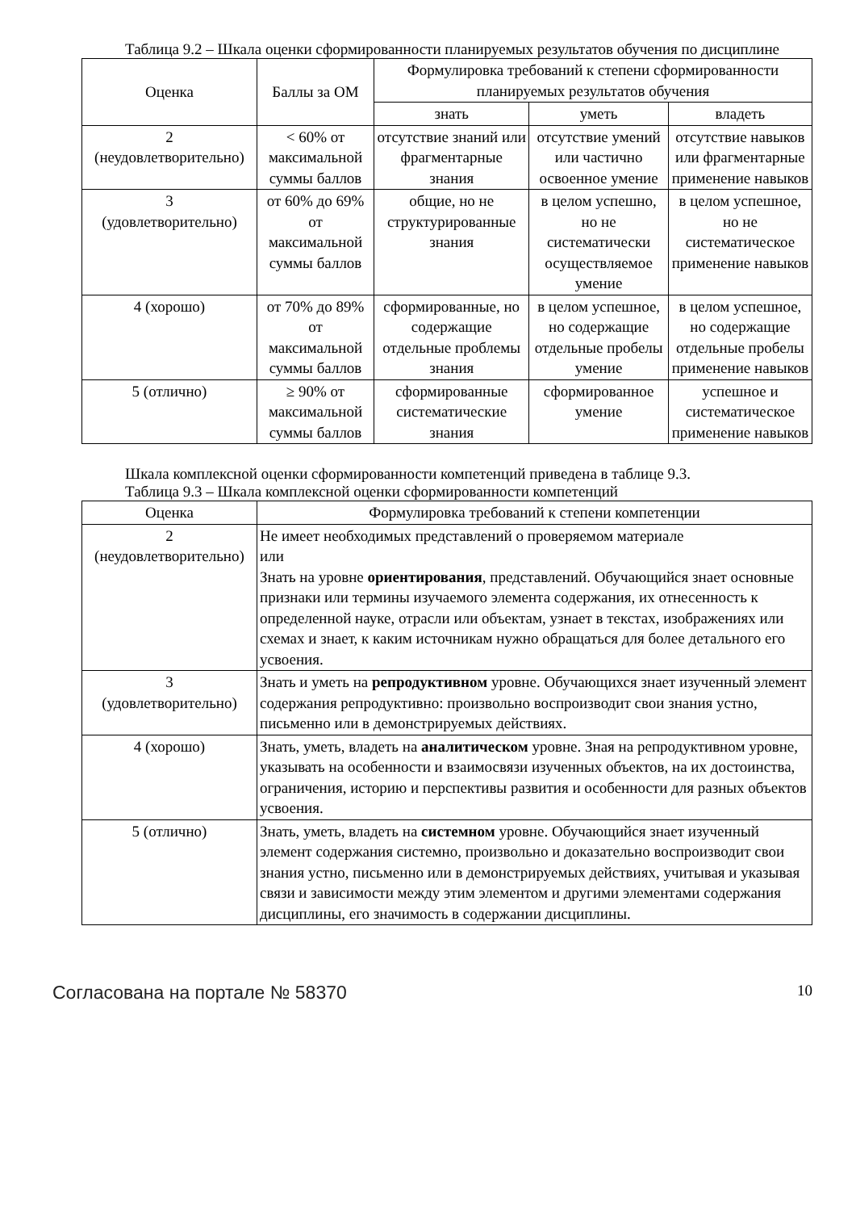Таблица 9.2 – Шкала оценки сформированности планируемых результатов обучения по дисциплине
| Оценка | Баллы за ОМ | Формулировка требований к степени сформированности планируемых результатов обучения | | |
| --- | --- | --- | --- | --- |
| | | знать | уметь | владеть |
| 2 (неудовлетворительно) | < 60% от максимальной суммы баллов | отсутствие знаний или фрагментарные знания | отсутствие умений или частично освоенное умение | отсутствие навыков или фрагментарные применение навыков |
| 3 (удовлетворительно) | от 60% до 69% от максимальной суммы баллов | общие, но не структурированные знания | в целом успешно, но не систематически осуществляемое умение | в целом успешное, но не систематическое применение навыков |
| 4 (хорошо) | от 70% до 89% от максимальной суммы баллов | сформированные, но содержащие отдельные проблемы знания | в целом успешное, но содержащие отдельные пробелы умение | в целом успешное, но содержащие отдельные пробелы применение навыков |
| 5 (отлично) | ≥ 90% от максимальной суммы баллов | сформированные систематические знания | сформированное умение | успешное и систематическое применение навыков |
Шкала комплексной оценки сформированности компетенций приведена в таблице 9.3.
Таблица 9.3 – Шкала комплексной оценки сформированности компетенций
| Оценка | Формулировка требований к степени компетенции |
| --- | --- |
| 2 (неудовлетворительно) | Не имеет необходимых представлений о проверяемом материале или Знать на уровне ориентирования , представлений. Обучающийся знает основные признаки или термины изучаемого элемента содержания, их отнесенность к определенной науке, отрасли или объектам, узнает в текстах, изображениях или схемах и знает, к каким источникам нужно обращаться для более детального его усвоения. |
| 3 (удовлетворительно) | Знать и уметь на репродуктивном уровне. Обучающихся знает изученный элемент содержания репродуктивно: произвольно воспроизводит свои знания устно, письменно или в демонстрируемых действиях. |
| 4 (хорошо) | Знать, уметь, владеть на аналитическом уровне. Зная на репродуктивном уровне, указывать на особенности и взаимосвязи изученных объектов, на их достоинства, ограничения, историю и перспективы развития и особенности для разных объектов усвоения. |
| 5 (отлично) | Знать, уметь, владеть на системном уровне. Обучающийся знает изученный элемент содержания системно, произвольно и доказательно воспроизводит свои знания устно, письменно или в демонстрируемых действиях, учитывая и указывая связи и зависимости между этим элементом и другими элементами содержания дисциплины, его значимость в содержании дисциплины. |
Согласована на портале № 58370 10